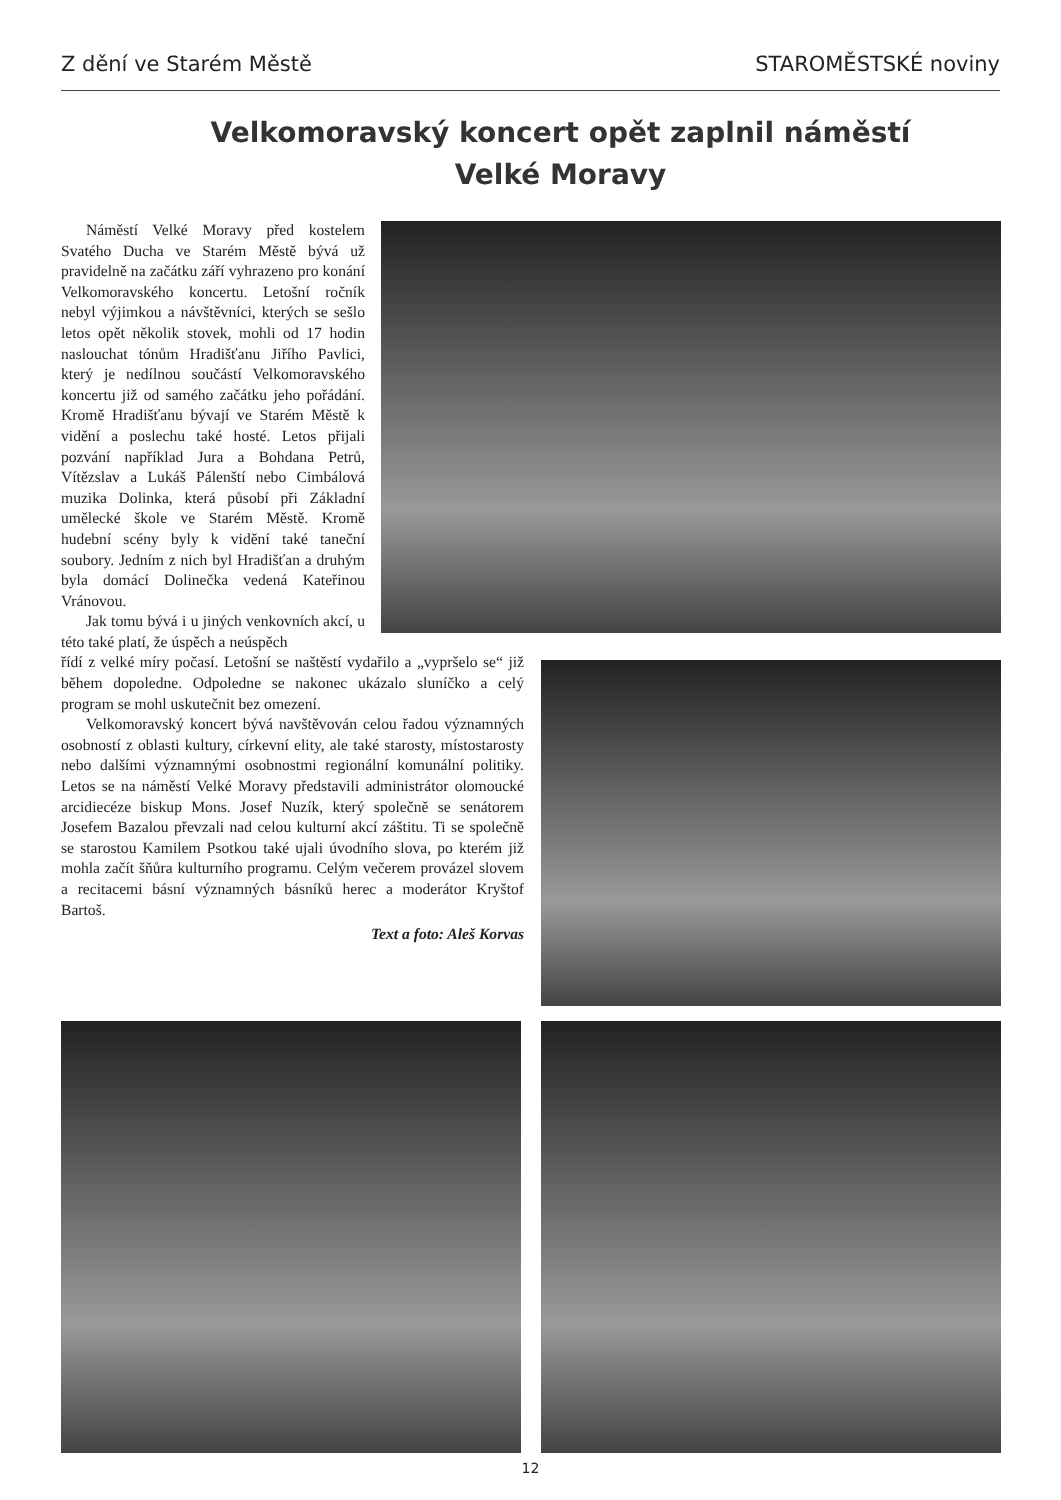Z dění ve Starém Městě STAROMĚSTSKÉ noviny
Velkomoravský koncert opět zaplnil náměstí Velké Moravy
Náměstí Velké Moravy před kostelem Svatého Ducha ve Starém Městě bývá už pravidelně na začátku září vyhrazeno pro konání Velkomoravského koncertu. Letošní ročník nebyl výjimkou a návštěvníci, kterých se sešlo letos opět několik stovek, mohli od 17 hodin naslouchat tónům Hradišťanu Jiřího Pavlici, který je nedílnou součástí Velkomoravského koncertu již od samého začátku jeho pořádání. Kromě Hradišťanu bývají ve Starém Městě k vidění a poslechu také hosté. Letos přijali pozvání například Jura a Bohdana Petrů, Vítězslav a Lukáš Pálenští nebo Cimbálová muzika Dolinka, která působí při Základní umělecké škole ve Starém Městě. Kromě hudební scény byly k vidění také taneční soubory. Jedním z nich byl Hradišťan a druhým byla domácí Dolinečka vedená Kateřinou Vránovou.
Jak tomu bývá i u jiných venkovních akcí, u této také platí, že úspěch a neúspěch
řídí z velké míry počasí. Letošní se naštěstí vydařilo a „vypršelo se“ již během dopoledne. Odpoledne se nakonec ukázalo sluníčko a celý program se mohl uskutečnit bez omezení.
Velkomoravský koncert bývá navštěvován celou řadou významných osobností z oblasti kultury, církevní elity, ale také starosty, místostarosty nebo dalšími významnými osobnostmi regionální komunální politiky. Letos se na náměstí Velké Moravy představili administrátor olomoucké arcidiecéze biskup Mons. Josef Nuzík, který společně se senátorem Josefem Bazalou převzali nad celou kulturní akcí záštitu. Ti se společně se starostou Kamilem Psotkou také ujali úvodního slova, po kterém již mohla začít šňůra kulturního programu. Celým večerem provázel slovem a recitacemi básní významných básníků herec a moderátor Kryštof Bartoš.
Text a foto: Aleš Korvas
12